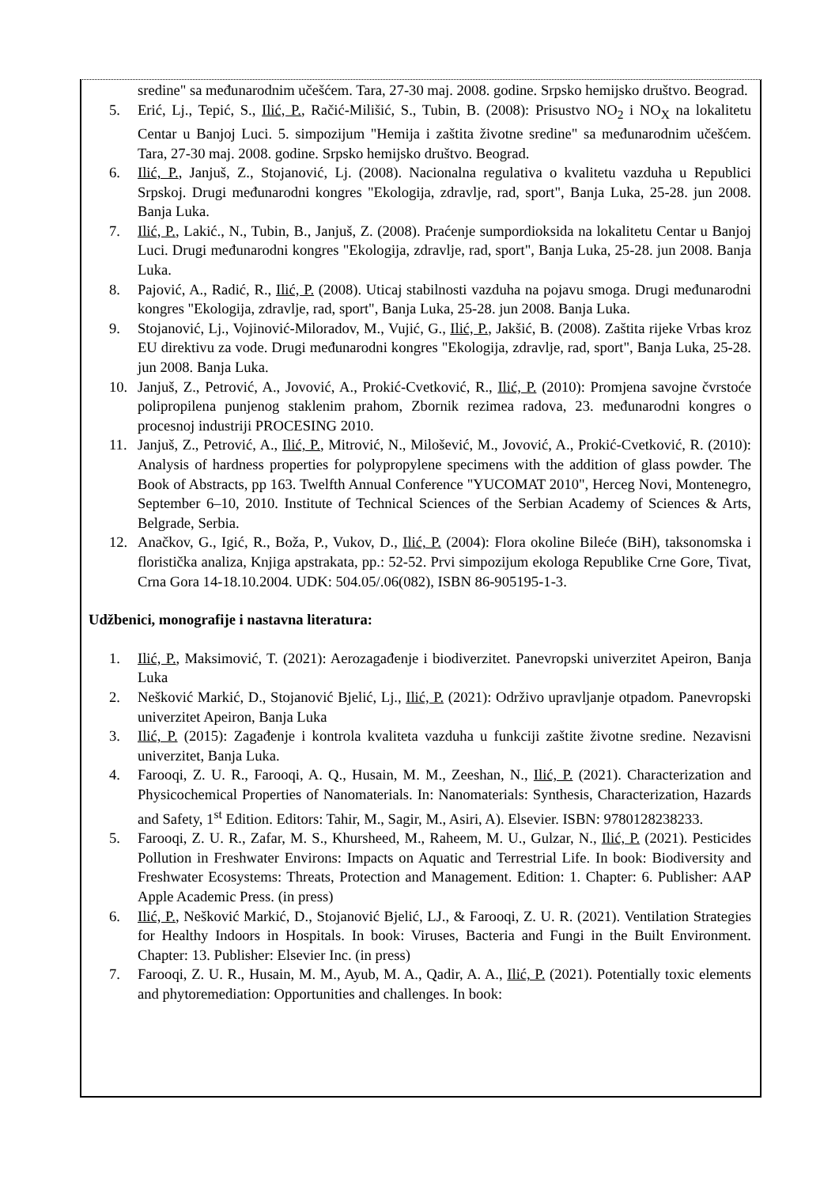sredine" sa međunarodnim učešćem. Tara, 27-30 maj. 2008. godine. Srpsko hemijsko društvo. Beograd.
5. Erić, Lj., Tepić, S., Ilić, P., Račić-Milišić, S., Tubin, B. (2008): Prisustvo NO<sub>2</sub> i NO<sub>X</sub> na lokalitetu Centar u Banjoj Luci. 5. simpozijum "Hemija i zaštita životne sredine" sa međunarodnim učešćem. Tara, 27-30 maj. 2008. godine. Srpsko hemijsko društvo. Beograd.
6. Ilić, P., Janjuš, Z., Stojanović, Lj. (2008). Nacionalna regulativa o kvalitetu vazduha u Republici Srpskoj. Drugi međunarodni kongres "Ekologija, zdravlje, rad, sport", Banja Luka, 25-28. jun 2008. Banja Luka.
7. Ilić, P., Lakić., N., Tubin, B., Janjuš, Z. (2008). Praćenje sumpordioksida na lokalitetu Centar u Banjoj Luci. Drugi međunarodni kongres "Ekologija, zdravlje, rad, sport", Banja Luka, 25-28. jun 2008. Banja Luka.
8. Pajović, A., Radić, R., Ilić, P. (2008). Uticaj stabilnosti vazduha na pojavu smoga. Drugi međunarodni kongres "Ekologija, zdravlje, rad, sport", Banja Luka, 25-28. jun 2008. Banja Luka.
9. Stojanović, Lj., Vojinović-Miloradov, M., Vujić, G., Ilić, P., Jakšić, B. (2008). Zaštita rijeke Vrbas kroz EU direktivu za vode. Drugi međunarodni kongres "Ekologija, zdravlje, rad, sport", Banja Luka, 25-28. jun 2008. Banja Luka.
10. Janjuš, Z., Petrović, A., Jovović, A., Prokić-Cvetković, R., Ilić, P. (2010): Promjena savojne čvrstoće polipropilena punjenog staklenim prahom, Zbornik rezimea radova, 23. međunarodni kongres o procesnoj industriji PROCESING 2010.
11. Janjuš, Z., Petrović, A., Ilić, P., Mitrović, N., Milošević, M., Jovović, A., Prokić-Cvetković, R. (2010): Analysis of hardness properties for polypropylene specimens with the addition of glass powder. The Book of Abstracts, pp 163. Twelfth Annual Conference "YUCOMAT 2010", Herceg Novi, Montenegro, September 6–10, 2010. Institute of Technical Sciences of the Serbian Academy of Sciences & Arts, Belgrade, Serbia.
12. Anačkov, G., Igić, R., Boža, P., Vukov, D., Ilić, P. (2004): Flora okoline Bileće (BiH), taksonomska i floristička analiza, Knjiga apstrakata, pp.: 52-52. Prvi simpozijum ekologa Republike Crne Gore, Tivat, Crna Gora 14-18.10.2004. UDK: 504.05/.06(082), ISBN 86-905195-1-3.
Udžbenici, monografije i nastavna literatura:
1. Ilić, P., Maksimović, T. (2021): Aerozagađenje i biodiverzitet. Panevropski univerzitet Apeiron, Banja Luka
2. Nešković Markić, D., Stojanović Bjelić, Lj., Ilić, P. (2021): Održivo upravljanje otpadom. Panevropski univerzitet Apeiron, Banja Luka
3. Ilić, P. (2015): Zagađenje i kontrola kvaliteta vazduha u funkciji zaštite životne sredine. Nezavisni univerzitet, Banja Luka.
4. Farooqi, Z. U. R., Farooqi, A. Q., Husain, M. M., Zeeshan, N., Ilić, P. (2021). Characterization and Physicochemical Properties of Nanomaterials. In: Nanomaterials: Synthesis, Characterization, Hazards and Safety, 1<sup>st</sup> Edition. Editors: Tahir, M., Sagir, M., Asiri, A). Elsevier. ISBN: 9780128238233.
5. Farooqi, Z. U. R., Zafar, M. S., Khursheed, M., Raheem, M. U., Gulzar, N., Ilić, P. (2021). Pesticides Pollution in Freshwater Environs: Impacts on Aquatic and Terrestrial Life. In book: Biodiversity and Freshwater Ecosystems: Threats, Protection and Management. Edition: 1. Chapter: 6. Publisher: AAP Apple Academic Press. (in press)
6. Ilić, P., Nešković Markić, D., Stojanović Bjelić, LJ., & Farooqi, Z. U. R. (2021). Ventilation Strategies for Healthy Indoors in Hospitals. In book: Viruses, Bacteria and Fungi in the Built Environment. Chapter: 13. Publisher: Elsevier Inc. (in press)
7. Farooqi, Z. U. R., Husain, M. M., Ayub, M. A., Qadir, A. A., Ilić, P. (2021). Potentially toxic elements and phytoremediation: Opportunities and challenges. In book: